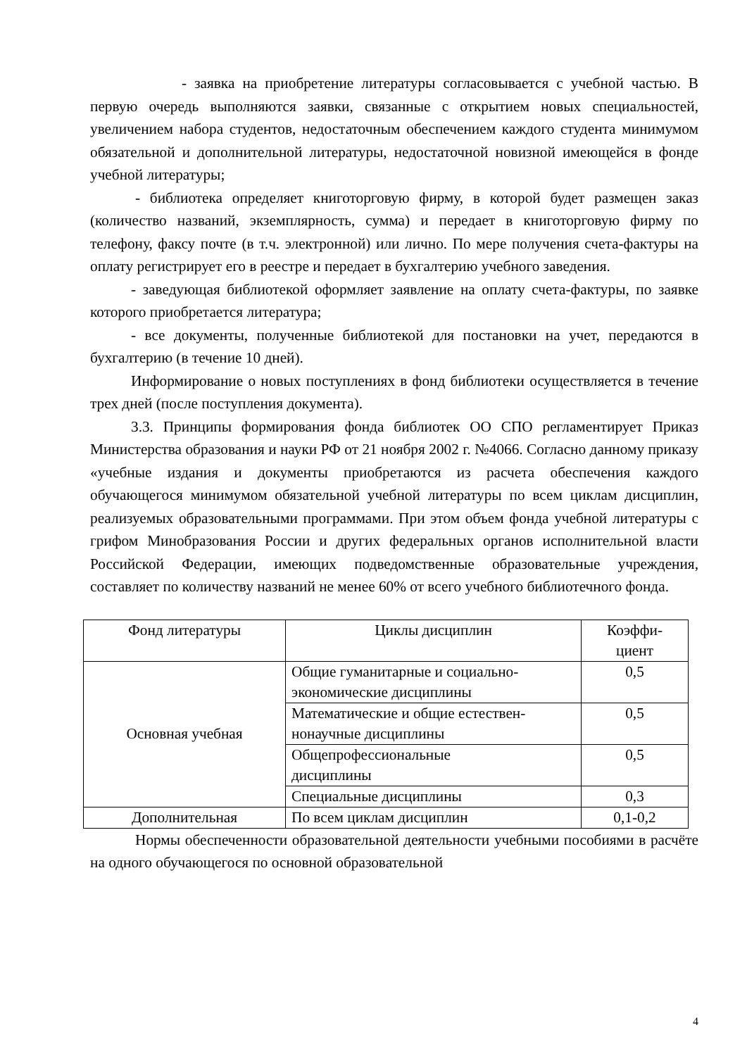- заявка на приобретение литературы согласовывается с учебной частью. В первую очередь выполняются заявки, связанные с открытием новых специальностей, увеличением набора студентов, недостаточным обеспечением каждого студента минимумом обязательной и дополнительной литературы, недостаточной новизной имеющейся в фонде учебной литературы;
- библиотека определяет книготорговую фирму, в которой будет размещен заказ (количество названий, экземплярность, сумма) и передает в книготорговую фирму по телефону, факсу почте (в т.ч. электронной) или лично. По мере получения счета-фактуры на оплату регистрирует его в реестре и передает в бухгалтерию учебного заведения.
- заведующая библиотекой оформляет заявление на оплату счета-фактуры, по заявке которого приобретается литература;
- все документы, полученные библиотекой для постановки на учет, передаются в бухгалтерию (в течение 10 дней).
Информирование о новых поступлениях в фонд библиотеки осуществляется в течение трех дней (после поступления документа).
3.3. Принципы формирования фонда библиотек ОО СПО регламентирует Приказ Министерства образования и науки РФ от 21 ноября 2002 г. №4066. Согласно данному приказу «учебные издания и документы приобретаются из расчета обеспечения каждого обучающегося минимумом обязательной учебной литературы по всем циклам дисциплин, реализуемых образовательными программами. При этом объем фонда учебной литературы с грифом Минобразования России и других федеральных органов исполнительной власти Российской Федерации, имеющих подведомственные образовательные учреждения, составляет по количеству названий не менее 60% от всего учебного библиотечного фонда.
| Фонд литературы | Циклы дисциплин | Коэффи- циент |
| --- | --- | --- |
| Основная учебная | Общие гуманитарные и социально-экономические дисциплины | 0,5 |
| | Математические и общие естествен-нонаучные дисциплины | 0,5 |
| | Общепрофессиональные дисциплины | 0,5 |
| | Специальные дисциплины | 0,3 |
| Дополнительная | По всем циклам дисциплин | 0,1-0,2 |
Нормы обеспеченности образовательной деятельности учебными пособиями в расчёте на одного обучающегося по основной образовательной
4